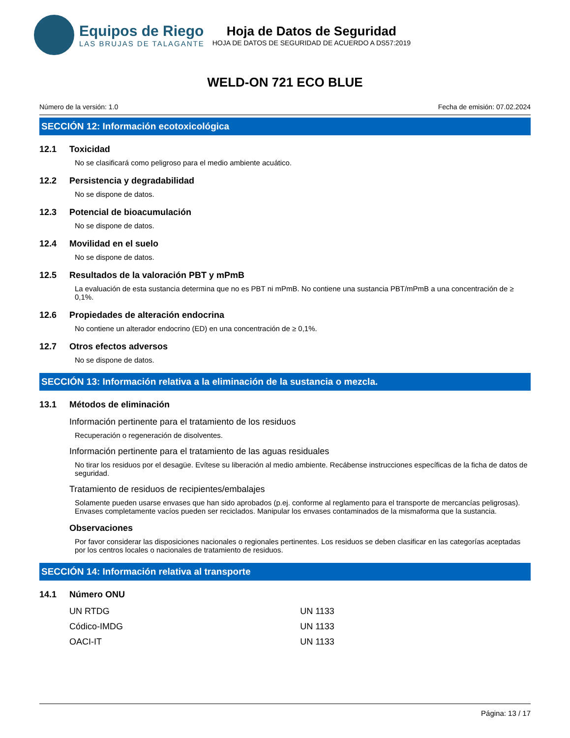Equipos de Riego
LAS BRUJAS DE TALAGANTE
Hoja de Datos de Seguridad
HOJA DE DATOS DE SEGURIDAD DE ACUERDO A DS57:2019
WELD-ON 721 ECO BLUE
Número de la versión: 1.0 Fecha de emisión: 07.02.2024
SECCIÓN 12: Información ecotoxicológica
12.1 Toxicidad
No se clasificará como peligroso para el medio ambiente acuático.
12.2 Persistencia y degradabilidad
No se dispone de datos.
12.3 Potencial de bioacumulación
No se dispone de datos.
12.4 Movilidad en el suelo
No se dispone de datos.
12.5 Resultados de la valoración PBT y mPmB
La evaluación de esta sustancia determina que no es PBT ni mPmB. No contiene una sustancia PBT/mPmB a una concentración de ≥ 0,1%.
12.6 Propiedades de alteración endocrina
No contiene un alterador endocrino (ED) en una concentración de ≥ 0,1%.
12.7 Otros efectos adversos
No se dispone de datos.
SECCIÓN 13: Información relativa a la eliminación de la sustancia o mezcla.
13.1 Métodos de eliminación
Información pertinente para el tratamiento de los residuos
Recuperación o regeneración de disolventes.
Información pertinente para el tratamiento de las aguas residuales
No tirar los residuos por el desagüe. Evítese su liberación al medio ambiente. Recábense instrucciones específicas de la ficha de datos de seguridad.
Tratamiento de residuos de recipientes/embalajes
Solamente pueden usarse envases que han sido aprobados (p.ej. conforme al reglamento para el transporte de mercancías peligrosas). Envases completamente vacíos pueden ser reciclados. Manipular los envases contaminados de la mismaforma que la sustancia.
Observaciones
Por favor considerar las disposiciones nacionales o regionales pertinentes. Los residuos se deben clasificar en las categorías aceptadas por los centros locales o nacionales de tratamiento de residuos.
SECCIÓN 14: Información relativa al transporte
14.1 Número ONU
| UN RTDG | UN 1133 |
| Códico-IMDG | UN 1133 |
| OACI-IT | UN 1133 |
Página: 13 / 17